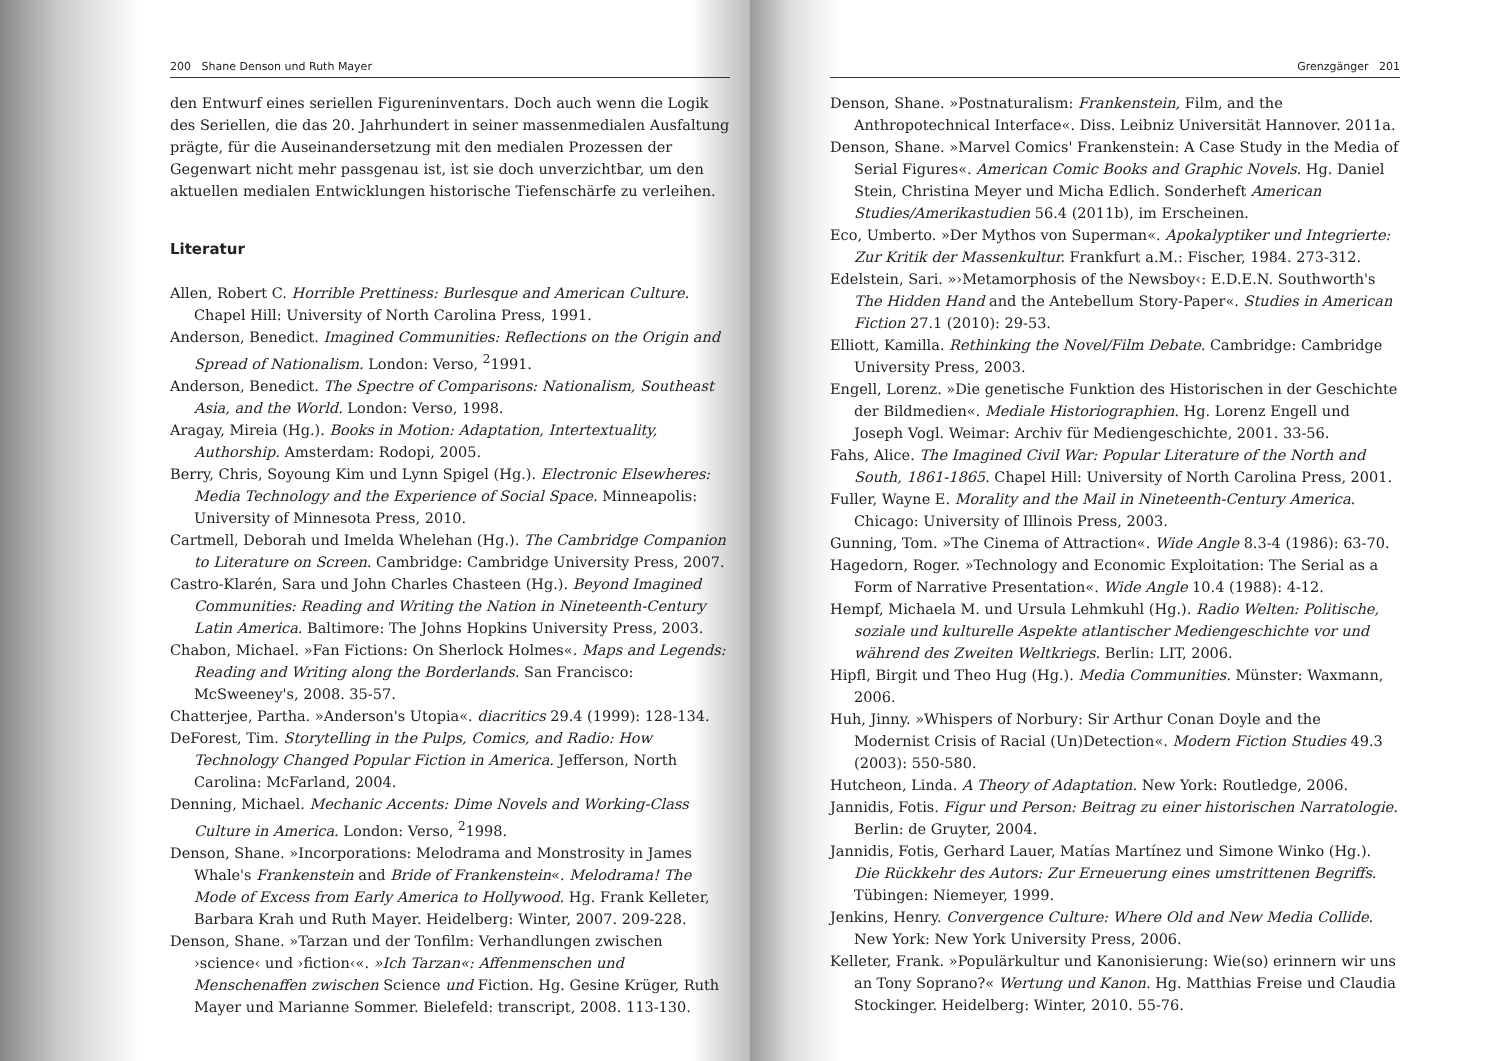200 Shane Denson und Ruth Mayer
den Entwurf eines seriellen Figureninventars. Doch auch wenn die Logik des Seriellen, die das 20. Jahrhundert in seiner massenmedialen Ausfaltung prägte, für die Auseinandersetzung mit den medialen Prozessen der Gegenwart nicht mehr passgenau ist, ist sie doch unverzichtbar, um den aktuellen medialen Entwicklungen historische Tiefenschärfe zu verleihen.
Literatur
Allen, Robert C. Horrible Prettiness: Burlesque and American Culture. Chapel Hill: University of North Carolina Press, 1991.
Anderson, Benedict. Imagined Communities: Reflections on the Origin and Spread of Nationalism. London: Verso, <sup>2</sup>1991.
Anderson, Benedict. The Spectre of Comparisons: Nationalism, Southeast Asia, and the World. London: Verso, 1998.
Aragay, Mireia (Hg.). Books in Motion: Adaptation, Intertextuality, Authorship. Amsterdam: Rodopi, 2005.
Berry, Chris, Soyoung Kim und Lynn Spigel (Hg.). Electronic Elsewheres: Media Technology and the Experience of Social Space. Minneapolis: University of Minnesota Press, 2010.
Cartmell, Deborah und Imelda Whelehan (Hg.). The Cambridge Companion to Literature on Screen. Cambridge: Cambridge University Press, 2007.
Castro-Klarén, Sara und John Charles Chasteen (Hg.). Beyond Imagined Communities: Reading and Writing the Nation in Nineteenth-Century Latin America. Baltimore: The Johns Hopkins University Press, 2003.
Chabon, Michael. »Fan Fictions: On Sherlock Holmes«. Maps and Legends: Reading and Writing along the Borderlands. San Francisco: McSweeney's, 2008. 35-57.
Chatterjee, Partha. »Anderson's Utopia«. diacritics 29.4 (1999): 128-134.
DeForest, Tim. Storytelling in the Pulps, Comics, and Radio: How Technology Changed Popular Fiction in America. Jefferson, North Carolina: McFarland, 2004.
Denning, Michael. Mechanic Accents: Dime Novels and Working-Class Culture in America. London: Verso, <sup>2</sup>1998.
Denson, Shane. »Incorporations: Melodrama and Monstrosity in James Whale's Frankenstein and Bride of Frankenstein«. Melodrama! The Mode of Excess from Early America to Hollywood. Hg. Frank Kelleter, Barbara Krah und Ruth Mayer. Heidelberg: Winter, 2007. 209-228.
Denson, Shane. »Tarzan und der Tonfilm: Verhandlungen zwischen ›science‹ und ›fiction‹«. »Ich Tarzan«: Affenmenschen und Menschenaffen zwischen Science und Fiction. Hg. Gesine Krüger, Ruth Mayer und Marianne Sommer. Bielefeld: transcript, 2008. 113-130.
Grenzgänger 201
Denson, Shane. »Postnaturalism: Frankenstein, Film, and the Anthropotechnical Interface«. Diss. Leibniz Universität Hannover. 2011a.
Denson, Shane. »Marvel Comics' Frankenstein: A Case Study in the Media of Serial Figures«. American Comic Books and Graphic Novels. Hg. Daniel Stein, Christina Meyer und Micha Edlich. Sonderheft American Studies/Amerikastudien 56.4 (2011b), im Erscheinen.
Eco, Umberto. »Der Mythos von Superman«. Apokalyptiker und Integrierte: Zur Kritik der Massenkultur. Frankfurt a.M.: Fischer, 1984. 273-312.
Edelstein, Sari. »›Metamorphosis of the Newsboy‹: E.D.E.N. Southworth's The Hidden Hand and the Antebellum Story-Paper«. Studies in American Fiction 27.1 (2010): 29-53.
Elliott, Kamilla. Rethinking the Novel/Film Debate. Cambridge: Cambridge University Press, 2003.
Engell, Lorenz. »Die genetische Funktion des Historischen in der Geschichte der Bildmedien«. Mediale Historiographien. Hg. Lorenz Engell und Joseph Vogl. Weimar: Archiv für Mediengeschichte, 2001. 33-56.
Fahs, Alice. The Imagined Civil War: Popular Literature of the North and South, 1861-1865. Chapel Hill: University of North Carolina Press, 2001.
Fuller, Wayne E. Morality and the Mail in Nineteenth-Century America. Chicago: University of Illinois Press, 2003.
Gunning, Tom. »The Cinema of Attraction«. Wide Angle 8.3-4 (1986): 63-70.
Hagedorn, Roger. »Technology and Economic Exploitation: The Serial as a Form of Narrative Presentation«. Wide Angle 10.4 (1988): 4-12.
Hempf, Michaela M. und Ursula Lehmkuhl (Hg.). Radio Welten: Politische, soziale und kulturelle Aspekte atlantischer Mediengeschichte vor und während des Zweiten Weltkriegs. Berlin: LIT, 2006.
Hipfl, Birgit und Theo Hug (Hg.). Media Communities. Münster: Waxmann, 2006.
Huh, Jinny. »Whispers of Norbury: Sir Arthur Conan Doyle and the Modernist Crisis of Racial (Un)Detection«. Modern Fiction Studies 49.3 (2003): 550-580.
Hutcheon, Linda. A Theory of Adaptation. New York: Routledge, 2006.
Jannidis, Fotis. Figur und Person: Beitrag zu einer historischen Narratologie. Berlin: de Gruyter, 2004.
Jannidis, Fotis, Gerhard Lauer, Matías Martínez und Simone Winko (Hg.). Die Rückkehr des Autors: Zur Erneuerung eines umstrittenen Begriffs. Tübingen: Niemeyer, 1999.
Jenkins, Henry. Convergence Culture: Where Old and New Media Collide. New York: New York University Press, 2006.
Kelleter, Frank. »Populärkultur und Kanonisierung: Wie(so) erinnern wir uns an Tony Soprano?« Wertung und Kanon. Hg. Matthias Freise und Claudia Stockinger. Heidelberg: Winter, 2010. 55-76.